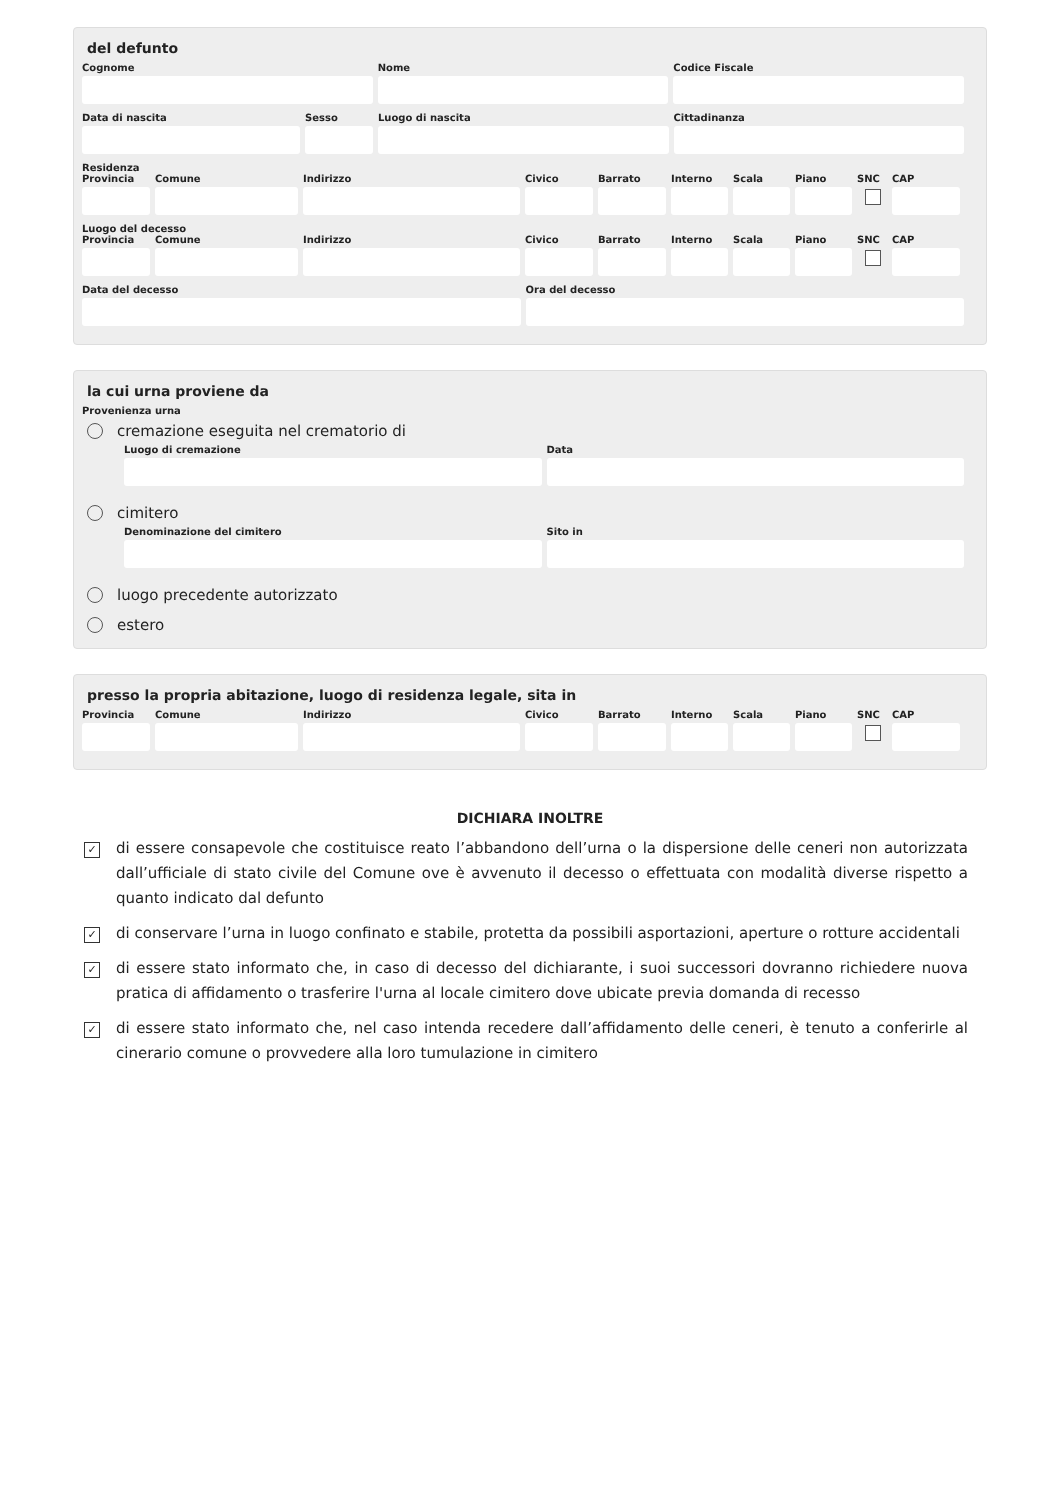del defunto
Cognome Nome Codice Fiscale
Data di nascita Sesso Luogo di nascita Cittadinanza
Residenza
Provincia
Comune Indirizzo Civico Barrato Interno
Scala Piano SNC CAP
Luogo del decesso
Provincia
Comune Indirizzo Civico Barrato Interno
Scala Piano SNC CAP
Data del decesso Ora del decesso
la cui urna proviene da
Provenienza urna
cremazione eseguita nel crematorio di
Luogo di cremazione Data
cimitero
Denominazione del cimitero Sito in
luogo precedente autorizzato
estero
presso la propria abitazione, luogo di residenza legale, sita in
Provincia
Comune Indirizzo Civico Barrato Interno
Scala Piano SNC CAP
DICHIARA INOLTRE
✓ di essere consapevole che costituisce reato l’abbandono dell’urna o la dispersione delle ceneri non autorizzata dall’ufficiale di stato civile del Comune ove è avvenuto il decesso o effettuata con modalità diverse rispetto a quanto indicato dal defunto
✓ di conservare l’urna in luogo confinato e stabile, protetta da possibili asportazioni, aperture o rotture accidentali
✓ di essere stato informato che, in caso di decesso del dichiarante, i suoi successori dovranno richiedere nuova pratica di affidamento o trasferire l'urna al locale cimitero dove ubicate previa domanda di recesso
✓ di essere stato informato che, nel caso intenda recedere dall’affidamento delle ceneri, è tenuto a conferirle al cinerario comune o provvedere alla loro tumulazione in cimitero